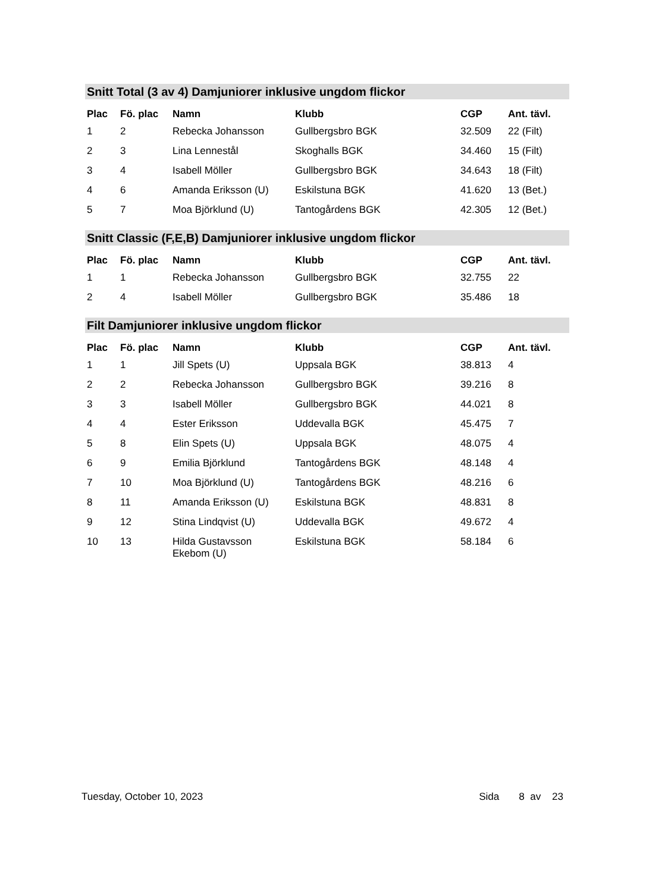Snitt Total (3 av 4) Damjuniorer inklusive ungdom flickor
| Plac | Fö. plac | Namn | Klubb | CGP | Ant. tävl. |
| --- | --- | --- | --- | --- | --- |
| 1 | 2 | Rebecka Johansson | Gullbergsbro BGK | 32.509 | 22 (Filt) |
| 2 | 3 | Lina Lennestål | Skoghalls BGK | 34.460 | 15 (Filt) |
| 3 | 4 | Isabell Möller | Gullbergsbro BGK | 34.643 | 18 (Filt) |
| 4 | 6 | Amanda Eriksson (U) | Eskilstuna BGK | 41.620 | 13 (Bet.) |
| 5 | 7 | Moa Björklund (U) | Tantogårdens BGK | 42.305 | 12 (Bet.) |
Snitt Classic (F,E,B) Damjuniorer inklusive ungdom flickor
| Plac | Fö. plac | Namn | Klubb | CGP | Ant. tävl. |
| --- | --- | --- | --- | --- | --- |
| 1 | 1 | Rebecka Johansson | Gullbergsbro BGK | 32.755 | 22 |
| 2 | 4 | Isabell Möller | Gullbergsbro BGK | 35.486 | 18 |
Filt Damjuniorer inklusive ungdom flickor
| Plac | Fö. plac | Namn | Klubb | CGP | Ant. tävl. |
| --- | --- | --- | --- | --- | --- |
| 1 | 1 | Jill Spets (U) | Uppsala BGK | 38.813 | 4 |
| 2 | 2 | Rebecka Johansson | Gullbergsbro BGK | 39.216 | 8 |
| 3 | 3 | Isabell Möller | Gullbergsbro BGK | 44.021 | 8 |
| 4 | 4 | Ester Eriksson | Uddevalla BGK | 45.475 | 7 |
| 5 | 8 | Elin Spets (U) | Uppsala BGK | 48.075 | 4 |
| 6 | 9 | Emilia Björklund | Tantogårdens BGK | 48.148 | 4 |
| 7 | 10 | Moa Björklund (U) | Tantogårdens BGK | 48.216 | 6 |
| 8 | 11 | Amanda Eriksson (U) | Eskilstuna BGK | 48.831 | 8 |
| 9 | 12 | Stina Lindqvist (U) | Uddevalla BGK | 49.672 | 4 |
| 10 | 13 | Hilda Gustavsson Ekebom (U) | Eskilstuna BGK | 58.184 | 6 |
Tuesday, October 10, 2023 Sida 8 av 23